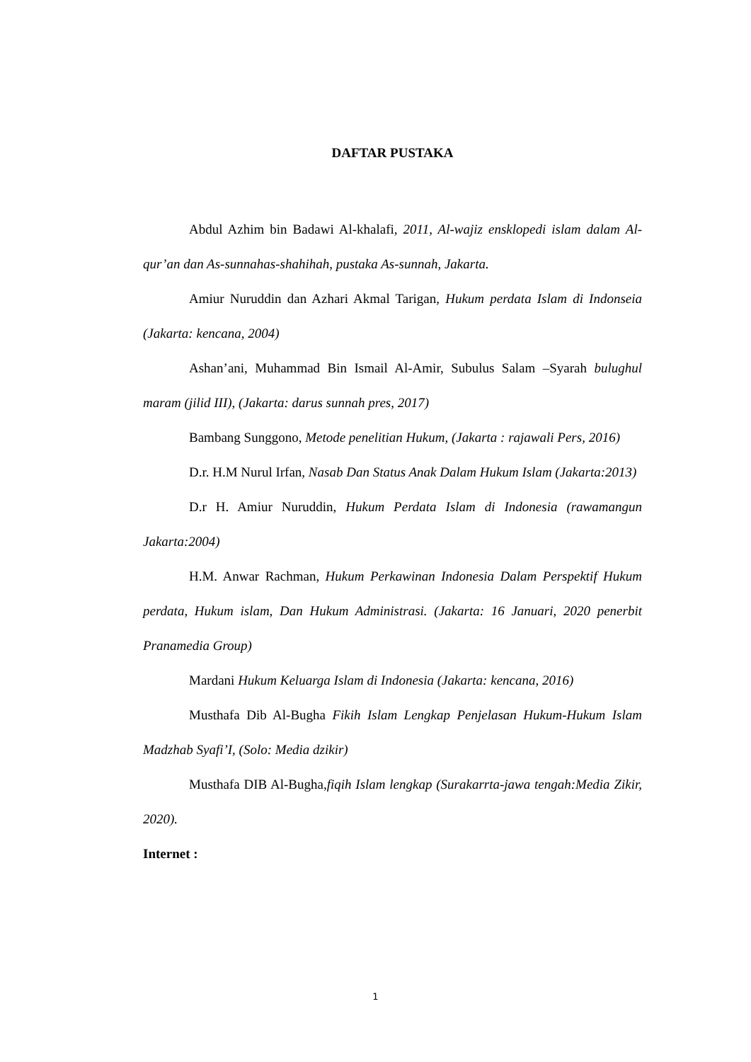DAFTAR PUSTAKA
Abdul Azhim bin Badawi Al-khalafi, 2011, Al-wajiz ensklopedi islam dalam Al-qur’an dan As-sunnahas-shahihah, pustaka As-sunnah, Jakarta.
Amiur Nuruddin dan Azhari Akmal Tarigan, Hukum perdata Islam di Indonseia (Jakarta: kencana, 2004)
Ashan’ani, Muhammad Bin Ismail Al-Amir, Subulus Salam –Syarah bulughul maram (jilid III), (Jakarta: darus sunnah pres, 2017)
Bambang Sunggono, Metode penelitian Hukum, (Jakarta : rajawali Pers, 2016)
D.r. H.M Nurul Irfan, Nasab Dan Status Anak Dalam Hukum Islam (Jakarta:2013)
D.r H. Amiur Nuruddin, Hukum Perdata Islam di Indonesia (rawamangun Jakarta:2004)
H.M. Anwar Rachman, Hukum Perkawinan Indonesia Dalam Perspektif Hukum perdata, Hukum islam, Dan Hukum Administrasi. (Jakarta: 16 Januari, 2020 penerbit Pranamedia Group)
Mardani Hukum Keluarga Islam di Indonesia (Jakarta: kencana, 2016)
Musthafa Dib Al-Bugha Fikih Islam Lengkap Penjelasan Hukum-Hukum Islam Madzhab Syafi’I, (Solo: Media dzikir)
Musthafa DIB Al-Bugha,fiqih Islam lengkap (Surakarrta-jawa tengah:Media Zikir, 2020).
Internet :
1